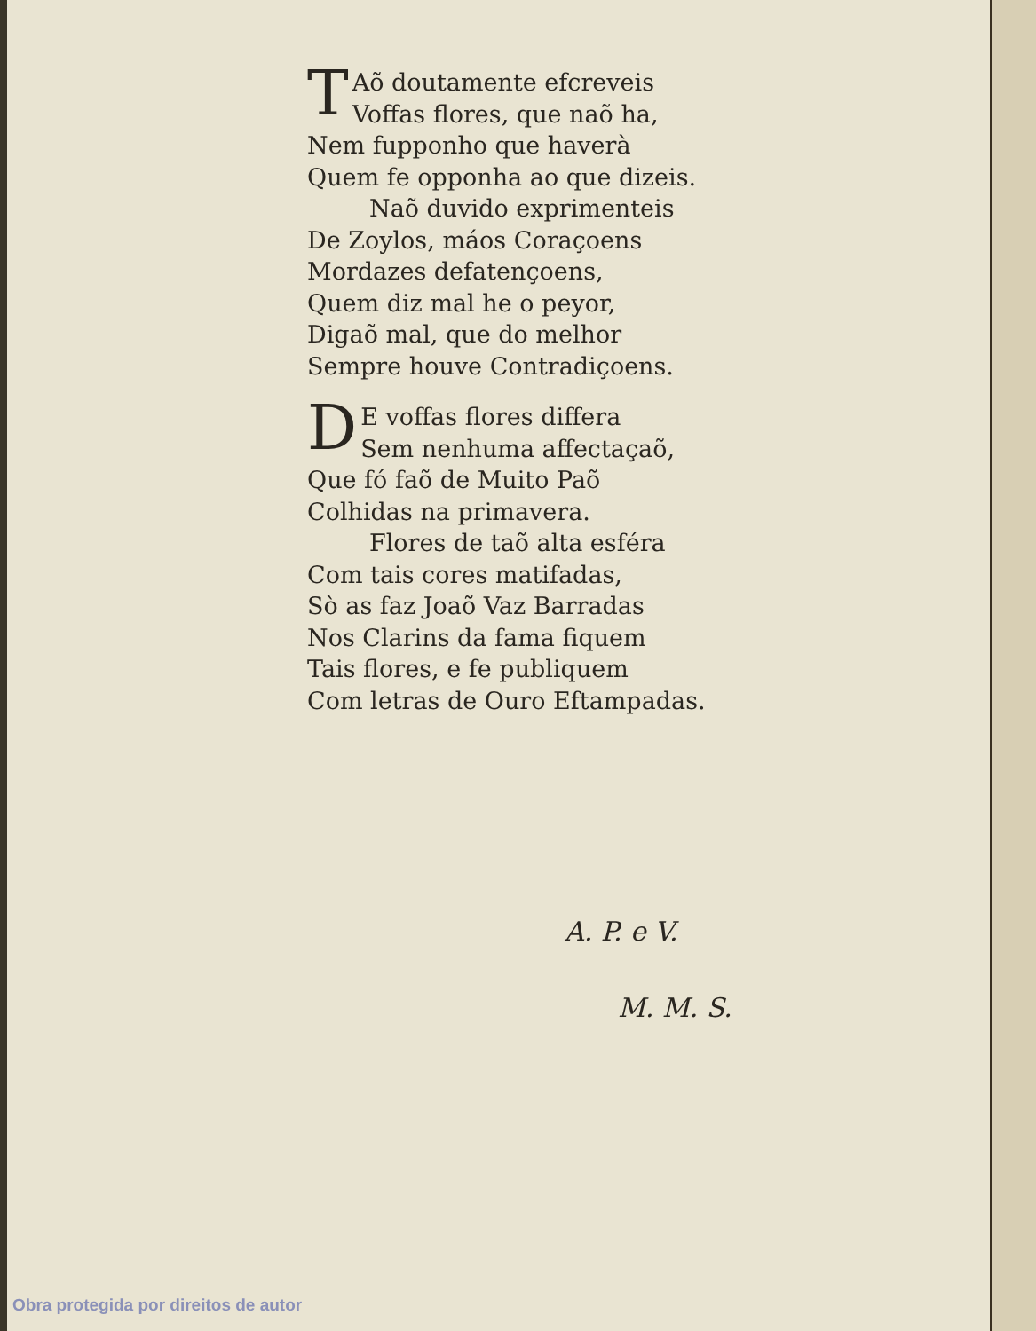TAõ doutamente efcreveis
Voffas flores, que naõ ha,
Nem fupponho que haverà
Quem fe opponha ao que dizeis.
Naõ duvido exprimenteis
De Zoylos, máos Coraçoens
Mordazes defatençoens,
Quem diz mal he o peyor,
Digaõ mal, que do melhor
Sempre houve Contradiçoens.
DE voffas flores differa
Sem nenhuma affectaçaõ,
Que fó faõ de Muito Paõ
Colhidas na primavera.
Flores de taõ alta esféra
Com tais cores matifadas,
Sò as faz Joaõ Vaz Barradas
Nos Clarins da fama fiquem
Tais flores, e fe publiquem
Com letras de Ouro Eftampadas.
A. P. e V.
M. M. S.
Obra protegida por direitos de autor